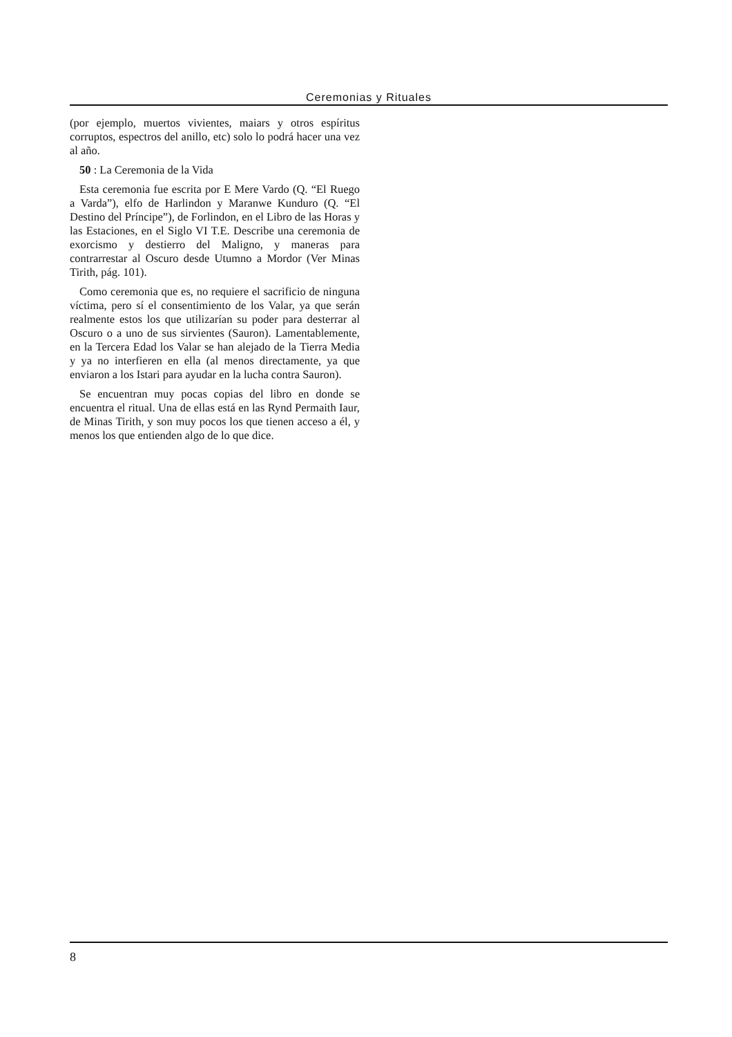Ceremonias y Rituales
(por ejemplo, muertos vivientes, maiars y otros espíritus corruptos, espectros del anillo, etc) solo lo podrá hacer una vez al año.
50 : La Ceremonia de la Vida
Esta ceremonia fue escrita por E Mere Vardo (Q. “El Ruego a Varda”), elfo de Harlindon y Maranwe Kunduro (Q. “El Destino del Príncipe”), de Forlindon, en el Libro de las Horas y las Estaciones, en el Siglo VI T.E. Describe una ceremonia de exorcismo y destierro del Maligno, y maneras para contrarrestar al Oscuro desde Utumno a Mordor (Ver Minas Tirith, pág. 101).
Como ceremonia que es, no requiere el sacrificio de ninguna víctima, pero sí el consentimiento de los Valar, ya que serán realmente estos los que utilizarían su poder para desterrar al Oscuro o a uno de sus sirvientes (Sauron). Lamentablemente, en la Tercera Edad los Valar se han alejado de la Tierra Media y ya no interfieren en ella (al menos directamente, ya que enviaron a los Istari para ayudar en la lucha contra Sauron).
Se encuentran muy pocas copias del libro en donde se encuentra el ritual. Una de ellas está en las Rynd Permaith Iaur, de Minas Tirith, y son muy pocos los que tienen acceso a él, y menos los que entienden algo de lo que dice.
8